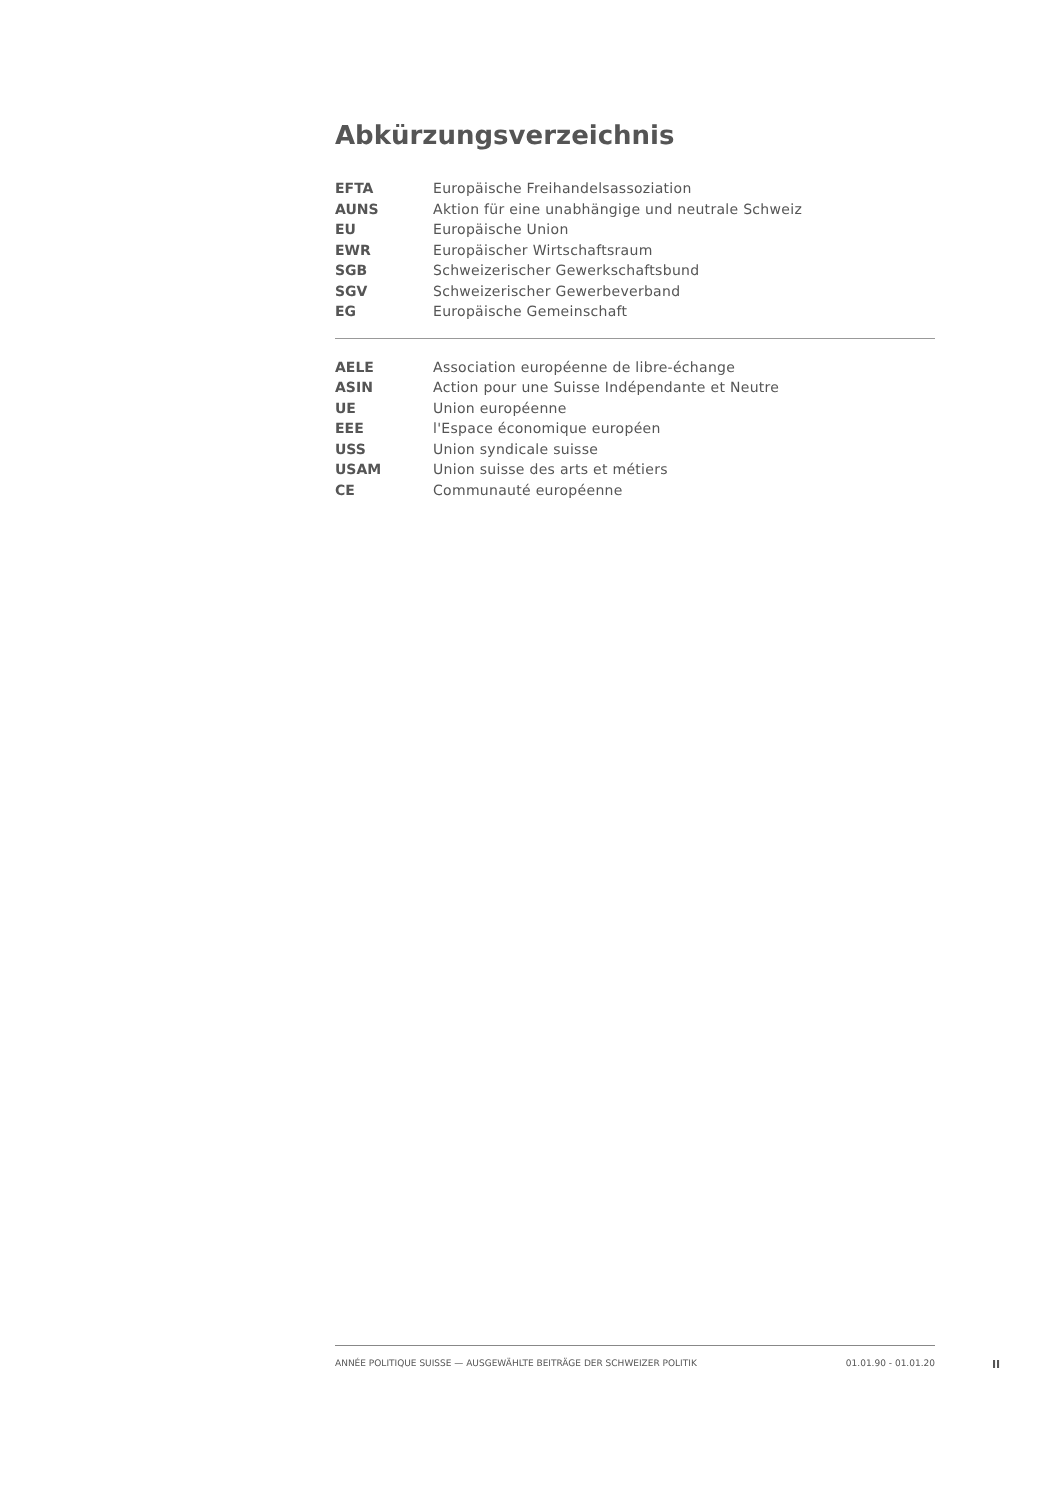Abkürzungsverzeichnis
| EFTA | Europäische Freihandelsassoziation |
| AUNS | Aktion für eine unabhängige und neutrale Schweiz |
| EU | Europäische Union |
| EWR | Europäischer Wirtschaftsraum |
| SGB | Schweizerischer Gewerkschaftsbund |
| SGV | Schweizerischer Gewerbeverband |
| EG | Europäische Gemeinschaft |
| AELE | Association européenne de libre-échange |
| ASIN | Action pour une Suisse Indépendante et Neutre |
| UE | Union européenne |
| EEE | l'Espace économique européen |
| USS | Union syndicale suisse |
| USAM | Union suisse des arts et métiers |
| CE | Communauté européenne |
ANNÉE POLITIQUE SUISSE — AUSGEWÄHLTE BEITRÄGE DER SCHWEIZER POLITIK 01.01.90 - 01.01.20
II